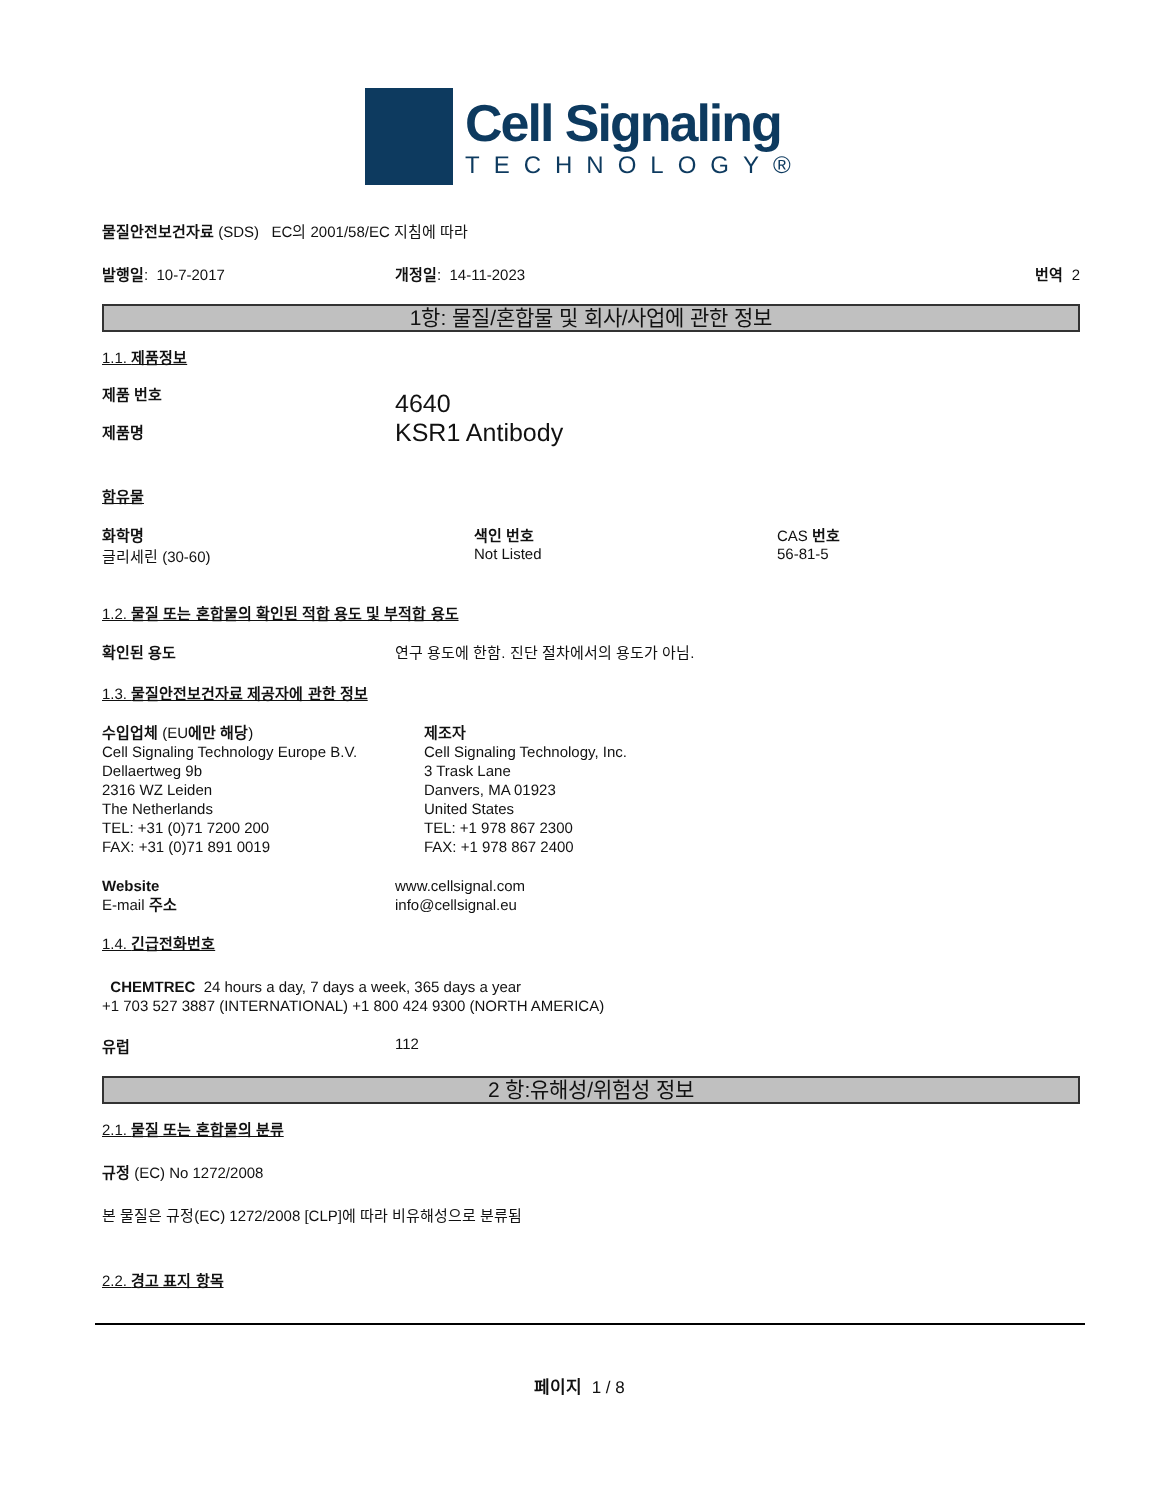Cell Signaling
TECHNOLOGY®
물질안전보건자료 (SDS) EC의 2001/58/EC 지침에 따라
발행일: 10-7-2017 개정일: 14-11-2023 번역 2
1항: 물질/혼합물 및 회사/사업에 관한 정보
1.1. 제품정보
제품 번호
제품명
4640
KSR1 Antibody
함유물
화학명
글리세린 (30-60)
색인 번호
Not Listed
CAS 번호
56-81-5
1.2. 물질 또는 혼합물의 확인된 적합 용도 및 부적합 용도
확인된 용도 연구 용도에 한함. 진단 절차에서의 용도가 아님.
1.3. 물질안전보건자료 제공자에 관한 정보
수입업체 (EU에만 해당)
Cell Signaling Technology Europe B.V.
Dellaertweg 9b
2316 WZ Leiden
The Netherlands
TEL: +31 (0)71 7200 200
FAX: +31 (0)71 891 0019
제조자
Cell Signaling Technology, Inc.
3 Trask Lane
Danvers, MA 01923
United States
TEL: +1 978 867 2300
FAX: +1 978 867 2400
Website
E-mail 주소
www.cellsignal.com
info@cellsignal.eu
1.4. 긴급전화번호
CHEMTREC 24 hours a day, 7 days a week, 365 days a year
+1 703 527 3887 (INTERNATIONAL) +1 800 424 9300 (NORTH AMERICA)
유럽 112
2 항:유해성/위험성 정보
2.1. 물질 또는 혼합물의 분류
규정 (EC) No 1272/2008
본 물질은 규정(EC) 1272/2008 [CLP]에 따라 비유해성으로 분류됨
2.2. 경고 표지 항목
페이지 1 / 8